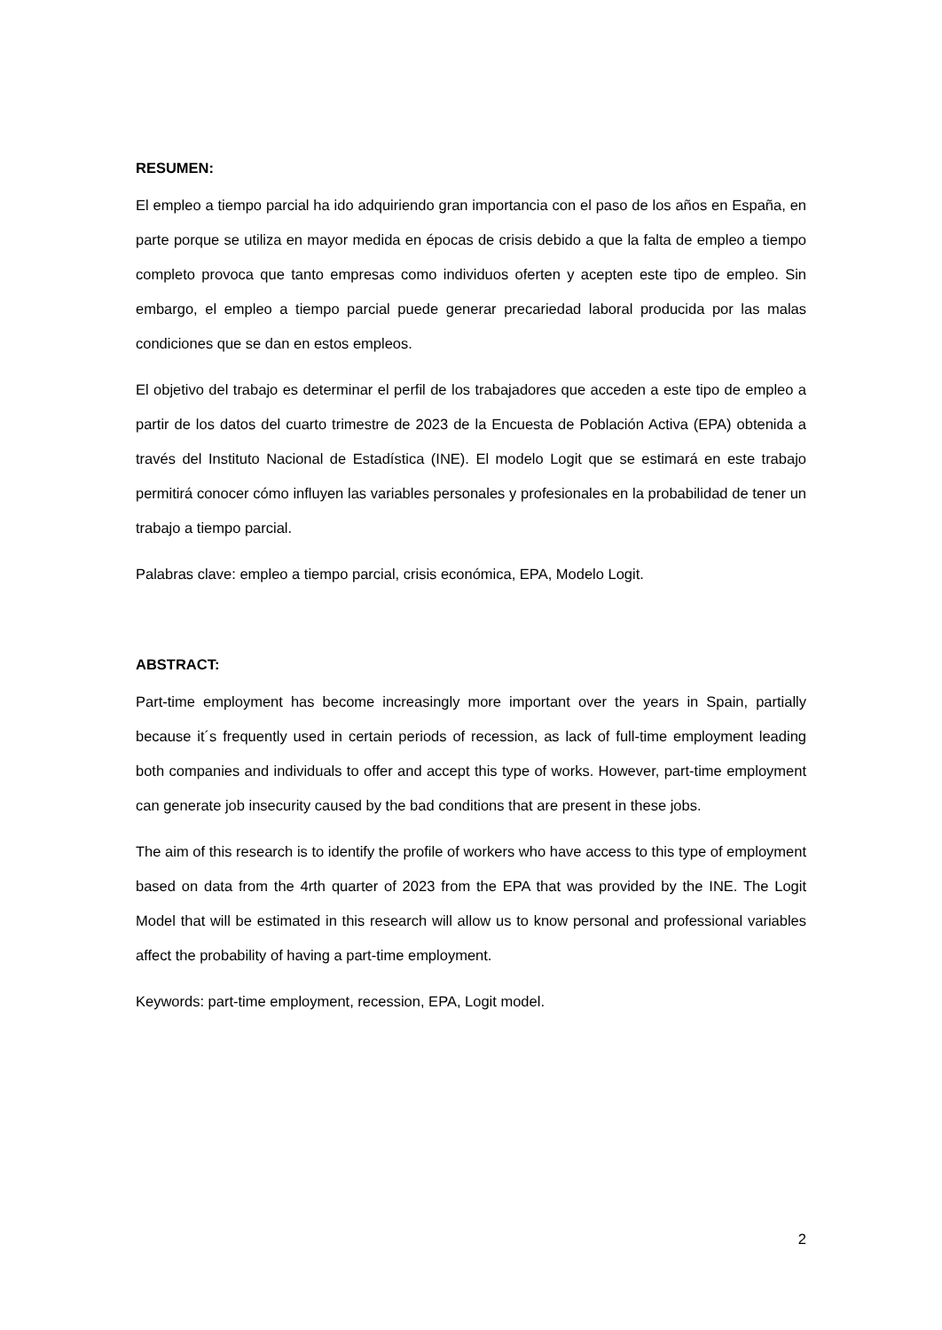RESUMEN:
El empleo a tiempo parcial ha ido adquiriendo gran importancia con el paso de los años en España, en parte porque se utiliza en mayor medida en épocas de crisis debido a que la falta de empleo a tiempo completo provoca que tanto empresas como individuos oferten y acepten este tipo de empleo. Sin embargo, el empleo a tiempo parcial puede generar precariedad laboral producida por las malas condiciones que se dan en estos empleos.
El objetivo del trabajo es determinar el perfil de los trabajadores que acceden a este tipo de empleo a partir de los datos del cuarto trimestre de 2023 de la Encuesta de Población Activa (EPA) obtenida a través del Instituto Nacional de Estadística (INE). El modelo Logit que se estimará en este trabajo permitirá conocer cómo influyen las variables personales y profesionales en la probabilidad de tener un trabajo a tiempo parcial.
Palabras clave: empleo a tiempo parcial, crisis económica, EPA, Modelo Logit.
ABSTRACT:
Part-time employment has become increasingly more important over the years in Spain, partially because it´s frequently used in certain periods of recession, as lack of full-time employment leading both companies and individuals to offer and accept this type of works. However, part-time employment can generate job insecurity caused by the bad conditions that are present in these jobs.
The aim of this research is to identify the profile of workers who have access to this type of employment based on data from the 4rth quarter of 2023 from the EPA that was provided by the INE. The Logit Model that will be estimated in this research will allow us to know personal and professional variables affect the probability of having a part-time employment.
Keywords: part-time employment, recession, EPA, Logit model.
2